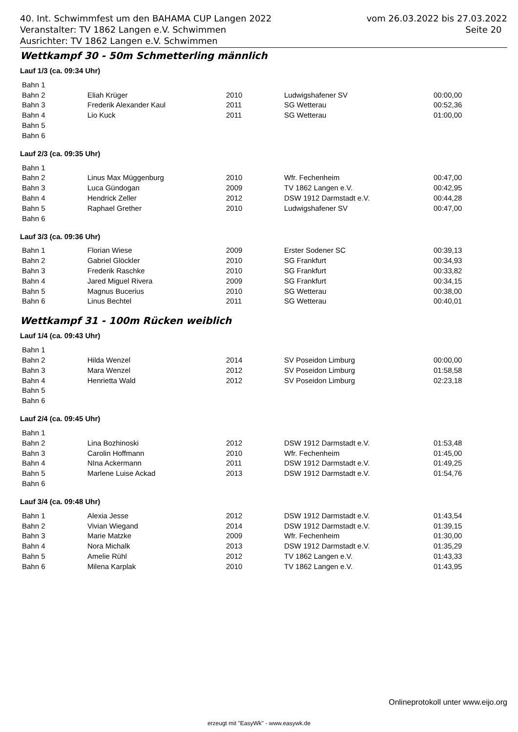40. Int. Schwimmfest um den BAHAMA CUP Langen 2022
Veranstalter: TV 1862 Langen e.V. Schwimmen
Ausrichter: TV 1862 Langen e.V. Schwimmen
vom 26.03.2022 bis 27.03.2022
Seite 20
Wettkampf 30 - 50m Schmetterling männlich
Lauf 1/3 (ca. 09:34 Uhr)
| Bahn 1 | | | | |
| Bahn 2 | Eliah Krüger | 2010 | Ludwigshafener SV | 00:00,00 |
| Bahn 3 | Frederik Alexander Kaul | 2011 | SG Wetterau | 00:52,36 |
| Bahn 4 | Lio Kuck | 2011 | SG Wetterau | 01:00,00 |
| Bahn 5 | | | | |
| Bahn 6 | | | | |
Lauf 2/3 (ca. 09:35 Uhr)
| Bahn 1 | | | | |
| Bahn 2 | Linus Max Müggenburg | 2010 | Wfr. Fechenheim | 00:47,00 |
| Bahn 3 | Luca Gündogan | 2009 | TV 1862 Langen e.V. | 00:42,95 |
| Bahn 4 | Hendrick Zeller | 2012 | DSW 1912 Darmstadt e.V. | 00:44,28 |
| Bahn 5 | Raphael Grether | 2010 | Ludwigshafener SV | 00:47,00 |
| Bahn 6 | | | | |
Lauf 3/3 (ca. 09:36 Uhr)
| Bahn 1 | Florian Wiese | 2009 | Erster Sodener SC | 00:39,13 |
| Bahn 2 | Gabriel Glöckler | 2010 | SG Frankfurt | 00:34,93 |
| Bahn 3 | Frederik Raschke | 2010 | SG Frankfurt | 00:33,82 |
| Bahn 4 | Jared Miguel Rivera | 2009 | SG Frankfurt | 00:34,15 |
| Bahn 5 | Magnus Bucerius | 2010 | SG Wetterau | 00:38,00 |
| Bahn 6 | Linus Bechtel | 2011 | SG Wetterau | 00:40,01 |
Wettkampf 31 - 100m Rücken weiblich
Lauf 1/4 (ca. 09:43 Uhr)
| Bahn 1 | | | | |
| Bahn 2 | Hilda Wenzel | 2014 | SV Poseidon Limburg | 00:00,00 |
| Bahn 3 | Mara Wenzel | 2012 | SV Poseidon Limburg | 01:58,58 |
| Bahn 4 | Henrietta Wald | 2012 | SV Poseidon Limburg | 02:23,18 |
| Bahn 5 | | | | |
| Bahn 6 | | | | |
Lauf 2/4 (ca. 09:45 Uhr)
| Bahn 1 | | | | |
| Bahn 2 | Lina Bozhinoski | 2012 | DSW 1912 Darmstadt e.V. | 01:53,48 |
| Bahn 3 | Carolin Hoffmann | 2010 | Wfr. Fechenheim | 01:45,00 |
| Bahn 4 | NIna Ackermann | 2011 | DSW 1912 Darmstadt e.V. | 01:49,25 |
| Bahn 5 | Marlene Luise Ackad | 2013 | DSW 1912 Darmstadt e.V. | 01:54,76 |
| Bahn 6 | | | | |
Lauf 3/4 (ca. 09:48 Uhr)
| Bahn 1 | Alexia Jesse | 2012 | DSW 1912 Darmstadt e.V. | 01:43,54 |
| Bahn 2 | Vivian Wiegand | 2014 | DSW 1912 Darmstadt e.V. | 01:39,15 |
| Bahn 3 | Marie Matzke | 2009 | Wfr. Fechenheim | 01:30,00 |
| Bahn 4 | Nora Michalk | 2013 | DSW 1912 Darmstadt e.V. | 01:35,29 |
| Bahn 5 | Amelie Rühl | 2012 | TV 1862 Langen e.V. | 01:43,33 |
| Bahn 6 | Milena Karplak | 2010 | TV 1862 Langen e.V. | 01:43,95 |
Onlineprotokoll unter www.eijo.org
erzeugt mit "EasyWk" - www.easywk.de